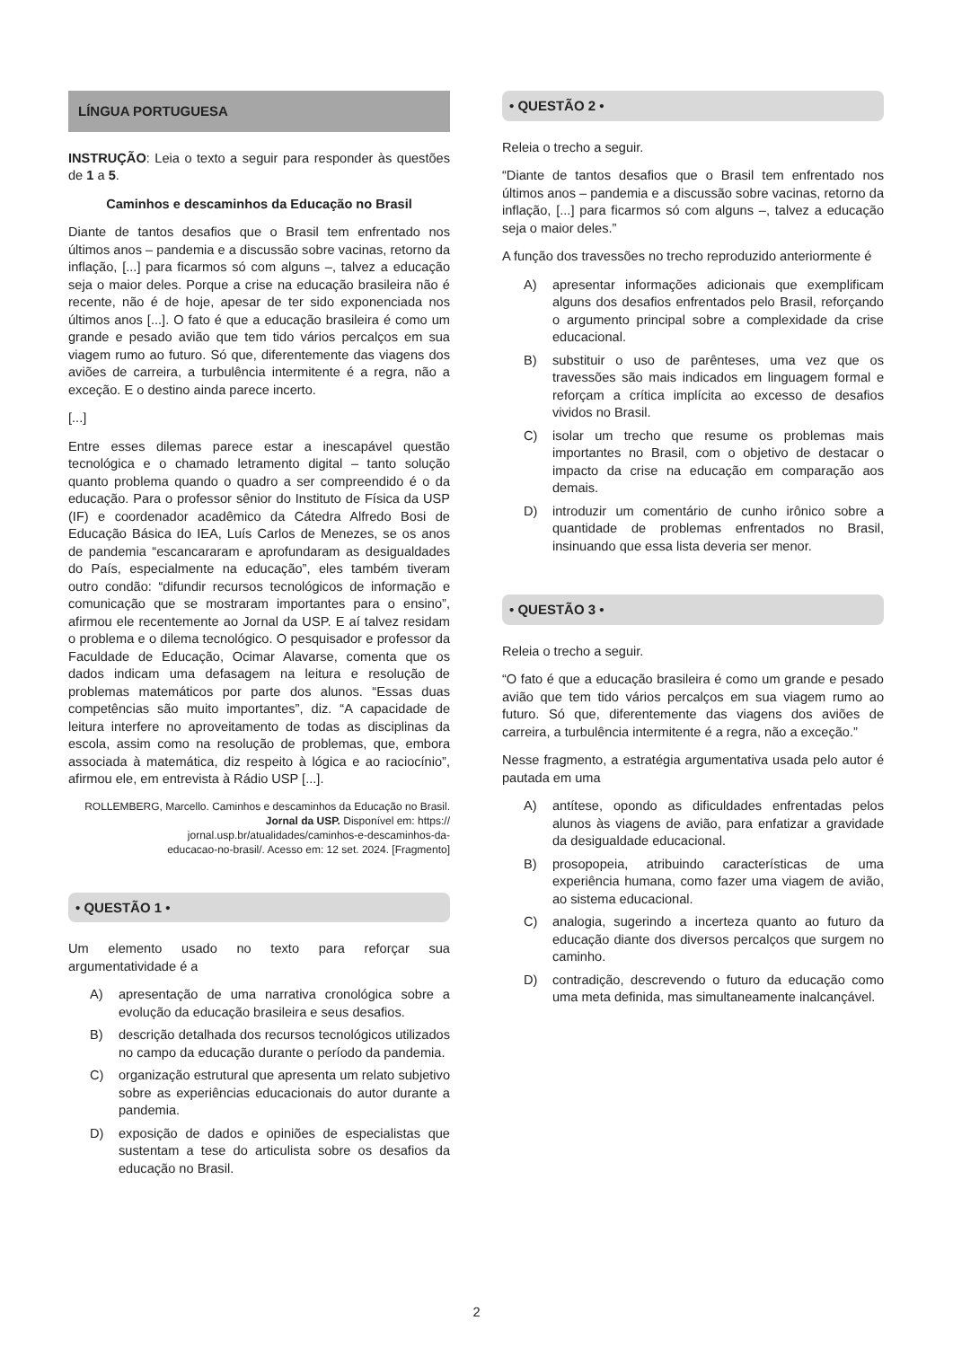LÍNGUA PORTUGUESA
INSTRUÇÃO: Leia o texto a seguir para responder às questões de 1 a 5.
Caminhos e descaminhos da Educação no Brasil
Diante de tantos desafios que o Brasil tem enfrentado nos últimos anos – pandemia e a discussão sobre vacinas, retorno da inflação, [...] para ficarmos só com alguns –, talvez a educação seja o maior deles. Porque a crise na educação brasileira não é recente, não é de hoje, apesar de ter sido exponenciada nos últimos anos [...]. O fato é que a educação brasileira é como um grande e pesado avião que tem tido vários percalços em sua viagem rumo ao futuro. Só que, diferentemente das viagens dos aviões de carreira, a turbulência intermitente é a regra, não a exceção. E o destino ainda parece incerto.
[...]
Entre esses dilemas parece estar a inescapável questão tecnológica e o chamado letramento digital – tanto solução quanto problema quando o quadro a ser compreendido é o da educação. Para o professor sênior do Instituto de Física da USP (IF) e coordenador acadêmico da Cátedra Alfredo Bosi de Educação Básica do IEA, Luís Carlos de Menezes, se os anos de pandemia “escancararam e aprofundaram as desigualdades do País, especialmente na educação”, eles também tiveram outro condão: “difundir recursos tecnológicos de informação e comunicação que se mostraram importantes para o ensino”, afirmou ele recentemente ao Jornal da USP. E aí talvez residam o problema e o dilema tecnológico. O pesquisador e professor da Faculdade de Educação, Ocimar Alavarse, comenta que os dados indicam uma defasagem na leitura e resolução de problemas matemáticos por parte dos alunos. “Essas duas competências são muito importantes”, diz. “A capacidade de leitura interfere no aproveitamento de todas as disciplinas da escola, assim como na resolução de problemas, que, embora associada à matemática, diz respeito à lógica e ao raciocínio”, afirmou ele, em entrevista à Rádio USP [...].
ROLLEMBERG, Marcello. Caminhos e descaminhos da Educação no Brasil. Jornal da USP. Disponível em: https://
jornal.usp.br/atualidades/caminhos-e-descaminhos-da-
educacao-no-brasil/. Acesso em: 12 set. 2024. [Fragmento]
• QUESTÃO 1 •
Um elemento usado no texto para reforçar sua argumentatividade é a
A) apresentação de uma narrativa cronológica sobre a evolução da educação brasileira e seus desafios.
B) descrição detalhada dos recursos tecnológicos utilizados no campo da educação durante o período da pandemia.
C) organização estrutural que apresenta um relato subjetivo sobre as experiências educacionais do autor durante a pandemia.
D) exposição de dados e opiniões de especialistas que sustentam a tese do articulista sobre os desafios da educação no Brasil.
• QUESTÃO 2 •
Releia o trecho a seguir.
“Diante de tantos desafios que o Brasil tem enfrentado nos últimos anos – pandemia e a discussão sobre vacinas, retorno da inflação, [...] para ficarmos só com alguns –, talvez a educação seja o maior deles.”
A função dos travessões no trecho reproduzido anteriormente é
A) apresentar informações adicionais que exemplificam alguns dos desafios enfrentados pelo Brasil, reforçando o argumento principal sobre a complexidade da crise educacional.
B) substituir o uso de parênteses, uma vez que os travessões são mais indicados em linguagem formal e reforçam a crítica implícita ao excesso de desafios vividos no Brasil.
C) isolar um trecho que resume os problemas mais importantes no Brasil, com o objetivo de destacar o impacto da crise na educação em comparação aos demais.
D) introduzir um comentário de cunho irônico sobre a quantidade de problemas enfrentados no Brasil, insinuando que essa lista deveria ser menor.
• QUESTÃO 3 •
Releia o trecho a seguir.
“O fato é que a educação brasileira é como um grande e pesado avião que tem tido vários percalços em sua viagem rumo ao futuro. Só que, diferentemente das viagens dos aviões de carreira, a turbulência intermitente é a regra, não a exceção.”
Nesse fragmento, a estratégia argumentativa usada pelo autor é pautada em uma
A) antítese, opondo as dificuldades enfrentadas pelos alunos às viagens de avião, para enfatizar a gravidade da desigualdade educacional.
B) prosopopeia, atribuindo características de uma experiência humana, como fazer uma viagem de avião, ao sistema educacional.
C) analogia, sugerindo a incerteza quanto ao futuro da educação diante dos diversos percalços que surgem no caminho.
D) contradição, descrevendo o futuro da educação como uma meta definida, mas simultaneamente inalcançável.
2